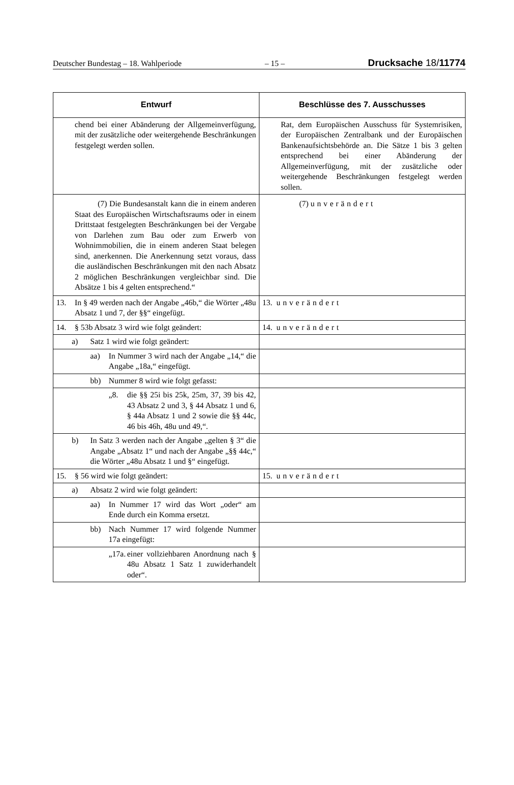Deutscher Bundestag – 18. Wahlperiode – 15 – Drucksache 18/11774
| Entwurf | Beschlüsse des 7. Ausschusses |
| --- | --- |
| chend bei einer Abänderung der Allgemeinverfügung, mit der zusätzliche oder weitergehende Beschränkungen festgelegt werden sollen. | Rat, dem Europäischen Ausschuss für Systemrisiken, der Europäischen Zentralbank und der Europäischen Bankenaufsichtsbehörde an. Die Sätze 1 bis 3 gelten entsprechend bei einer Abänderung der Allgemeinverfügung, mit der zusätzliche oder weitergehende Beschränkungen festgelegt werden sollen. |
| (7) Die Bundesanstalt kann die in einem anderen Staat des Europäischen Wirtschaftsraums oder in einem Drittstaat festgelegten Beschränkungen bei der Vergabe von Darlehen zum Bau oder zum Erwerb von Wohnimmobilien, die in einem anderen Staat belegen sind, anerkennen. Die Anerkennung setzt voraus, dass die ausländischen Beschränkungen mit den nach Absatz 2 möglichen Beschränkungen vergleichbar sind. Die Absätze 1 bis 4 gelten entsprechend.“ | (7) unverändert |
| 13. In § 49 werden nach der Angabe „46b,“ die Wörter „48u Absatz 1 und 7, der §§“ eingefügt. | 13. unverändert |
| 14. § 53b Absatz 3 wird wie folgt geändert: | 14. unverändert |
| a) Satz 1 wird wie folgt geändert: | |
| aa) In Nummer 3 wird nach der Angabe „14,“ die Angabe „18a,“ eingefügt. | |
| bb) Nummer 8 wird wie folgt gefasst: | |
| „8. die §§ 25i bis 25k, 25m, 37, 39 bis 42, 43 Absatz 2 und 3, § 44 Absatz 1 und 6, § 44a Absatz 1 und 2 sowie die §§ 44c, 46 bis 46h, 48u und 49,“. | |
| b) In Satz 3 werden nach der Angabe „gelten § 3“ die Angabe „Absatz 1“ und nach der Angabe „§§ 44c,“ die Wörter „48u Absatz 1 und §“ eingefügt. | |
| 15. § 56 wird wie folgt geändert: | 15. unverändert |
| a) Absatz 2 wird wie folgt geändert: | |
| aa) In Nummer 17 wird das Wort „oder“ am Ende durch ein Komma ersetzt. | |
| bb) Nach Nummer 17 wird folgende Nummer 17a eingefügt: | |
| „17a. einer vollziehbaren Anordnung nach § 48u Absatz 1 Satz 1 zuwiderhandelt oder“. | |